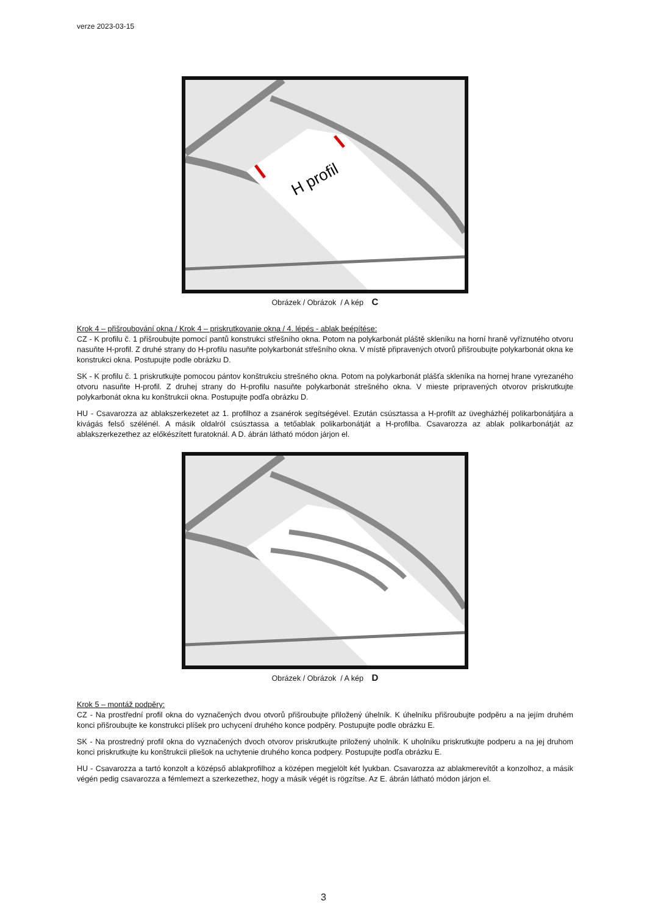verze 2023-03-15
H profil
Obrázek / Obrázok / A kép C
Krok 4 – přišroubování okna / Krok 4 – priskrutkovanie okna / 4. lépés - ablak beépítése:
CZ - K profilu č. 1 přišroubujte pomocí pantů konstrukci střešního okna. Potom na polykarbonát pláště skleníku na horní hraně vyříznutého otvoru nasuňte H-profil. Z druhé strany do H-profilu nasuňte polykarbonát střešního okna. V místě připravených otvorů přišroubujte polykarbonát okna ke konstrukci okna. Postupujte podle obrázku D.
SK - K profilu č. 1 priskrutkujte pomocou pántov konštrukciu strešného okna. Potom na polykarbonát plášťa skleníka na hornej hrane vyrezaného otvoru nasuňte H-profil. Z druhej strany do H-profilu nasuňte polykarbonát strešného okna. V mieste pripravených otvorov priskrutkujte polykarbonát okna ku konštrukcii okna. Postupujte podľa obrázku D.
HU - Csavarozza az ablakszerkezetet az 1. profilhoz a zsanérok segítségével. Ezután csúsztassa a H-profilt az üvegházhéj polikarbonátjára a kivágás felső szélénél. A másik oldalról csúsztassa a tetőablak polikarbonátját a H-profilba. Csavarozza az ablak polikarbonátját az ablakszerkezethez az előkészített furatoknál. A D. ábrán látható módon járjon el.
Obrázek / Obrázok / A kép D
Krok 5 – montáž podpěry:
CZ - Na prostřední profil okna do vyznačených dvou otvorů přišroubujte přiložený úhelník. K úhelníku přišroubujte podpěru a na jejím druhém konci přišroubujte ke konstrukci plíšek pro uchycení druhého konce podpěry. Postupujte podle obrázku E.
SK - Na prostredný profil okna do vyznačených dvoch otvorov priskrutkujte priložený uholník. K uholníku priskrutkujte podperu a na jej druhom konci priskrutkujte ku konštrukcii pliešok na uchytenie druhého konca podpery. Postupujte podľa obrázku E.
HU - Csavarozza a tartó konzolt a középső ablakprofilhoz a középen megjelölt két lyukban. Csavarozza az ablakmerevítőt a konzolhoz, a másik végén pedig csavarozza a fémlemezt a szerkezethez, hogy a másik végét is rögzítse. Az E. ábrán látható módon járjon el.
3